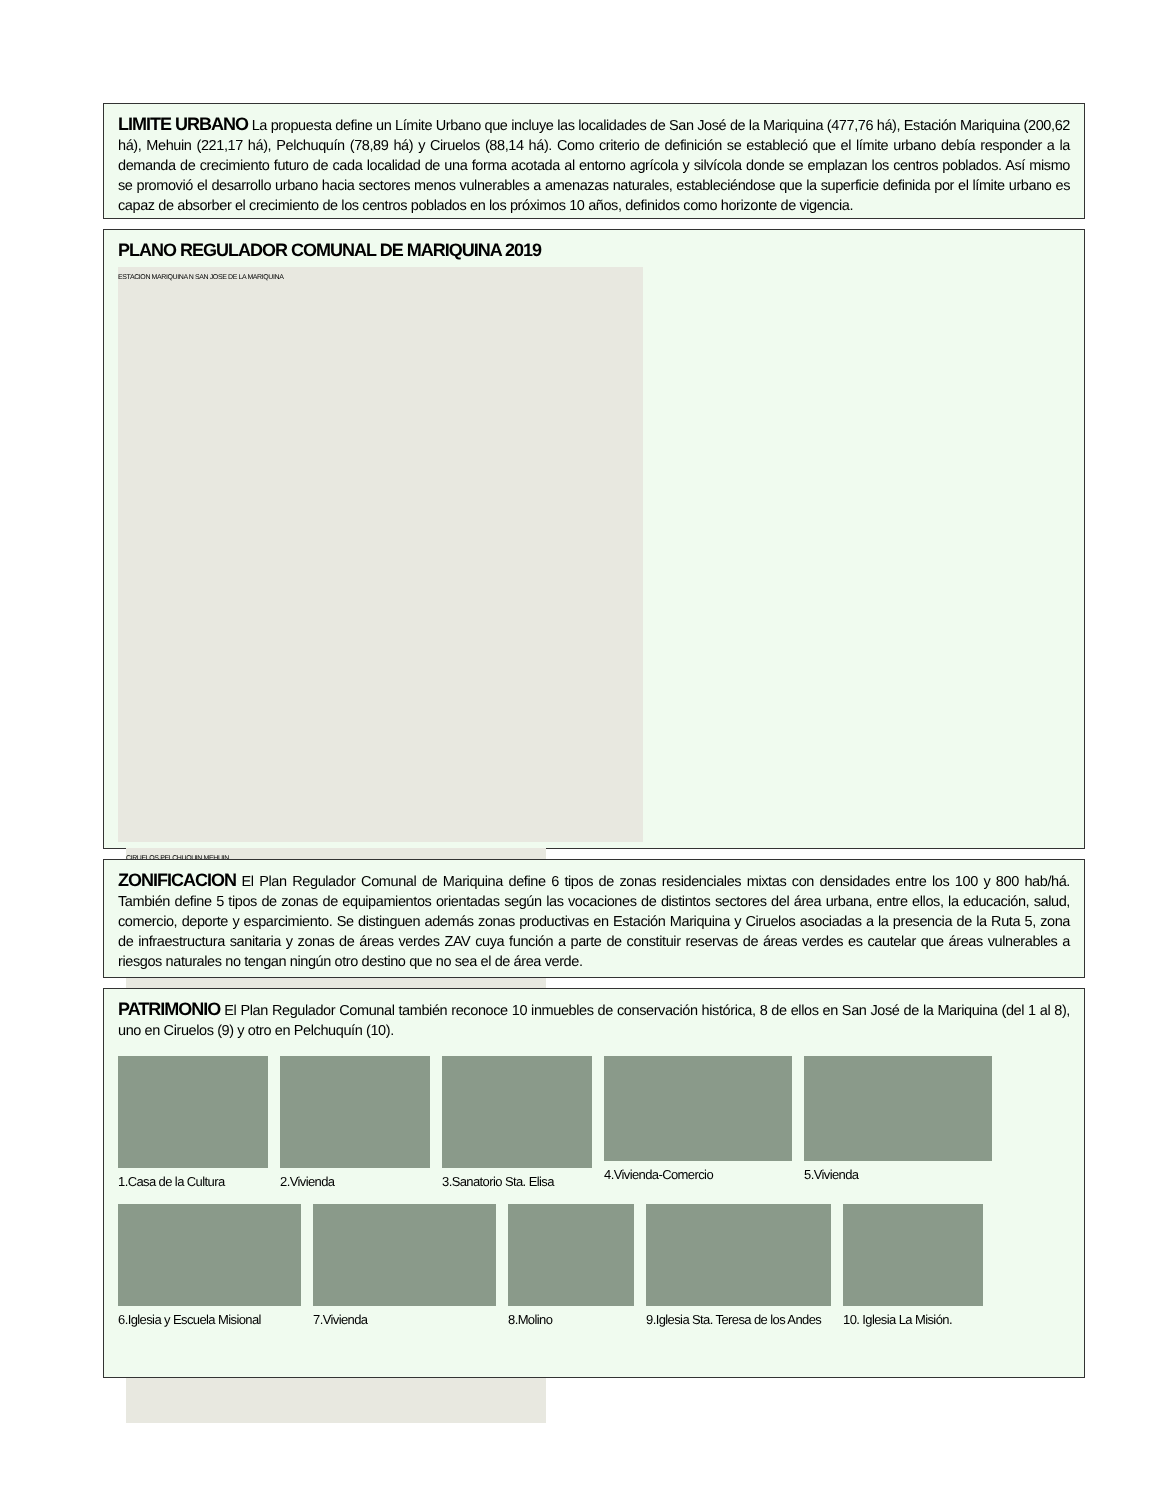LIMITE URBANO La propuesta define un Límite Urbano que incluye las localidades de San José de la Mariquina (477,76 há), Estación Mariquina (200,62 há), Mehuin (221,17 há), Pelchuquín (78,89 há) y Ciruelos (88,14 há). Como criterio de definición se estableció que el límite urbano debía responder a la demanda de crecimiento futuro de cada localidad de una forma acotada al entorno agrícola y silvícola donde se emplazan los centros poblados. Así mismo se promovió el desarrollo urbano hacia sectores menos vulnerables a amenazas naturales, estableciéndose que la superficie definida por el límite urbano es capaz de absorber el crecimiento de los centros poblados en los próximos 10 años, definidos como horizonte de vigencia.
PLANO REGULADOR COMUNAL DE MARIQUINA 2019
ESTACION MARIQUINA N SAN JOSE DE LA MARIQUINA CIRUELOS PELCHUQUIN MEHUIN
ZONIFICACION El Plan Regulador Comunal de Mariquina define 6 tipos de zonas residenciales mixtas con densidades entre los 100 y 800 hab/há. También define 5 tipos de zonas de equipamientos orientadas según las vocaciones de distintos sectores del área urbana, entre ellos, la educación, salud, comercio, deporte y esparcimiento. Se distinguen además zonas productivas en Estación Mariquina y Ciruelos asociadas a la presencia de la Ruta 5, zona de infraestructura sanitaria y zonas de áreas verdes ZAV cuya función a parte de constituir reservas de áreas verdes es cautelar que áreas vulnerables a riesgos naturales no tengan ningún otro destino que no sea el de área verde.
PATRIMONIO El Plan Regulador Comunal también reconoce 10 inmuebles de conservación histórica, 8 de ellos en San José de la Mariquina (del 1 al 8), uno en Ciruelos (9) y otro en Pelchuquín (10).
1.Casa de la Cultura 2.Vivienda 3.Sanatorio Sta. Elisa 4.Vivienda-Comercio 5.Vivienda
6.Iglesia y Escuela Misional 7.Vivienda 8.Molino
9.Iglesia Sta. Teresa de los Andes
10. Iglesia La Misión.